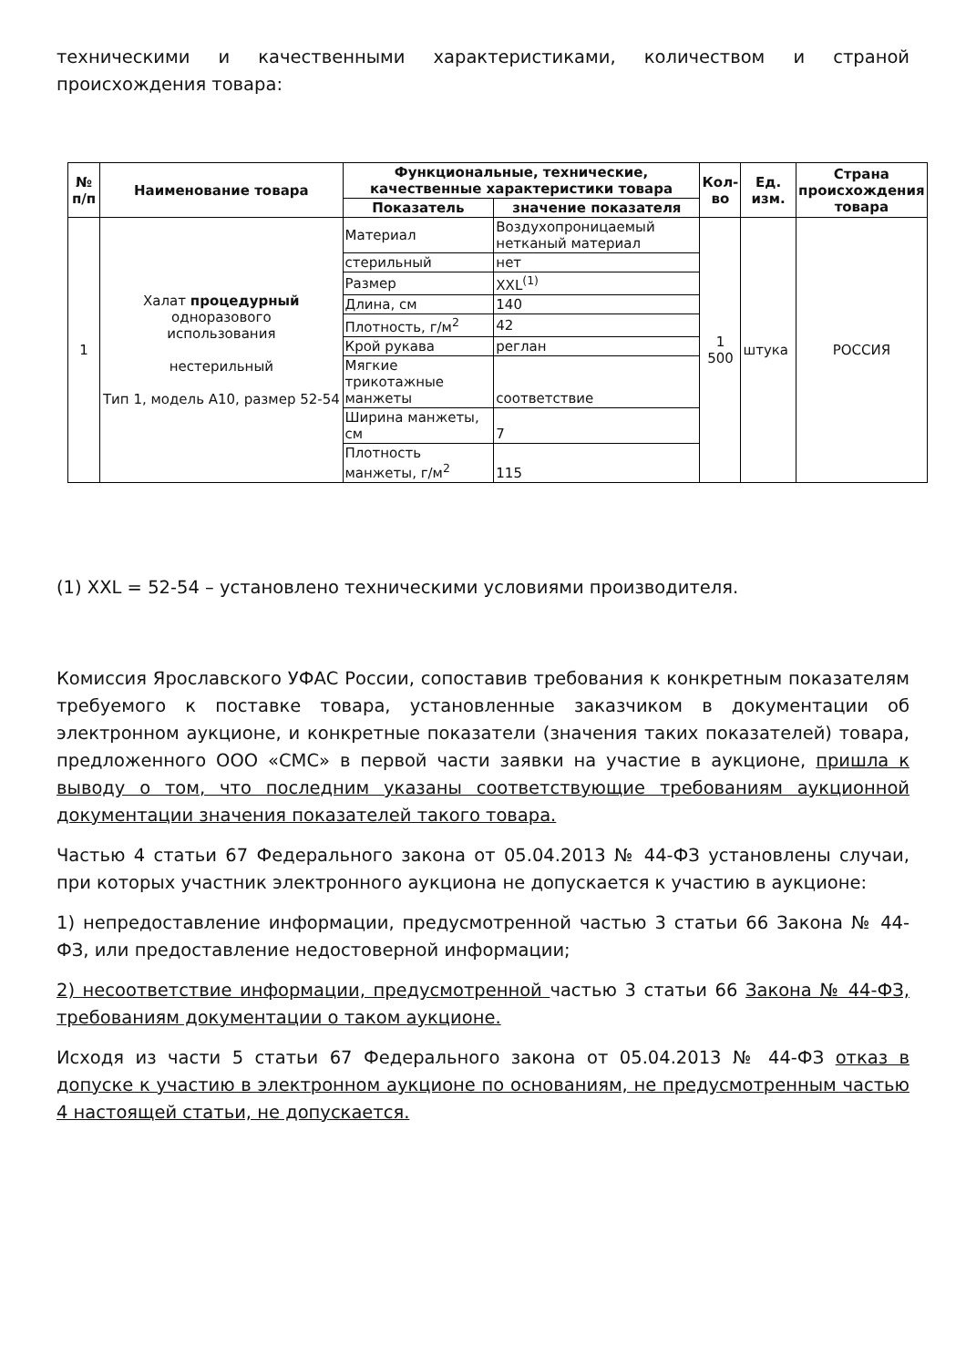техническими и качественными характеристиками, количеством и страной происхождения товара:
| № п/п | Наименование товара | Функциональные, технические, качественные характеристики товара | | Кол-во | Ед. изм. | Страна происхождения товара |
| --- | --- | --- | --- | --- | --- | --- |
| | | Показатель | значение показателя | | | |
| 1 | Халат процедурный одноразового использования нестерильный Тип 1, модель А10, размер 52-54 | Материал | Воздухопроницаемый нетканый материал | 1 500 | штука | РОССИЯ |
| | | стерильный | нет | | | |
| | | Размер | XXL<sup>(1)</sup> | | | |
| | | Длина, см | 140 | | | |
| | | Плотность, г/м<sup>2</sup> | 42 | | | |
| | | Крой рукава | реглан | | | |
| | | Мягкие трикотажные манжеты | соответствие | | | |
| | | Ширина манжеты, см | 7 | | | |
| | | Плотность манжеты, г/м<sup>2</sup> | 115 | | | |
(1) XXL = 52-54 – установлено техническими условиями производителя.
Комиссия Ярославского УФАС России, сопоставив требования к конкретным показателям требуемого к поставке товара, установленные заказчиком в документации об электронном аукционе, и конкретные показатели (значения таких показателей) товара, предложенного ООО «СМС» в первой части заявки на участие в аукционе, пришла к выводу о том, что последним указаны соответствующие требованиям аукционной документации значения показателей такого товара.
Частью 4 статьи 67 Федерального закона от 05.04.2013 № 44-ФЗ установлены случаи, при которых участник электронного аукциона не допускается к участию в аукционе:
1) непредоставление информации, предусмотренной частью 3 статьи 66 Закона № 44-ФЗ, или предоставление недостоверной информации;
2) несоответствие информации, предусмотренной частью 3 статьи 66 Закона № 44-ФЗ, требованиям документации о таком аукционе.
Исходя из части 5 статьи 67 Федерального закона от 05.04.2013 № 44-ФЗ отказ в допуске к участию в электронном аукционе по основаниям, не предусмотренным частью 4 настоящей статьи, не допускается.